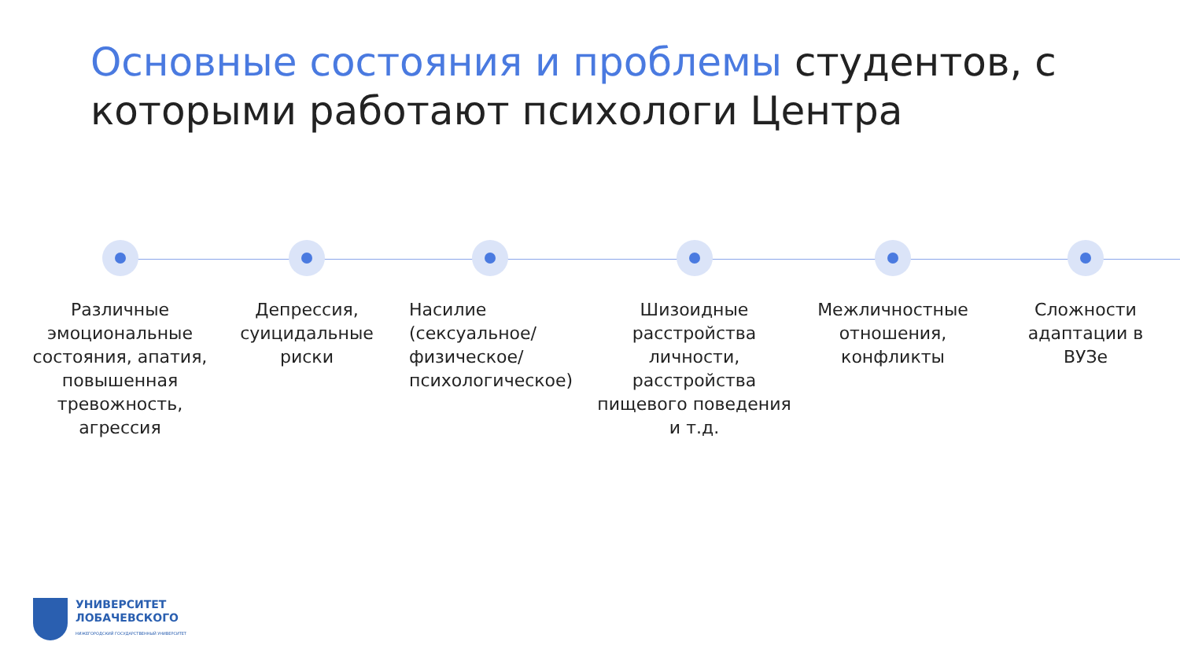Основные состояния и проблемы студентов, с которыми работают психологи Центра
Различные эмоциональные состояния, апатия, повышенная тревожность, агрессия
Депрессия, суицидальные риски
Насилие (сексуальное/ физическое/ психологическое)
Шизоидные расстройства личности, расстройства пищевого поведения и т.д.
Межличностные отношения, конфликты
Сложности адаптации в ВУЗе
УНИВЕРСИТЕТ
ЛОБАЧЕВСКОГО
НИЖЕГОРОДСКИЙ ГОСУДАРСТВЕННЫЙ УНИВЕРСИТЕТ